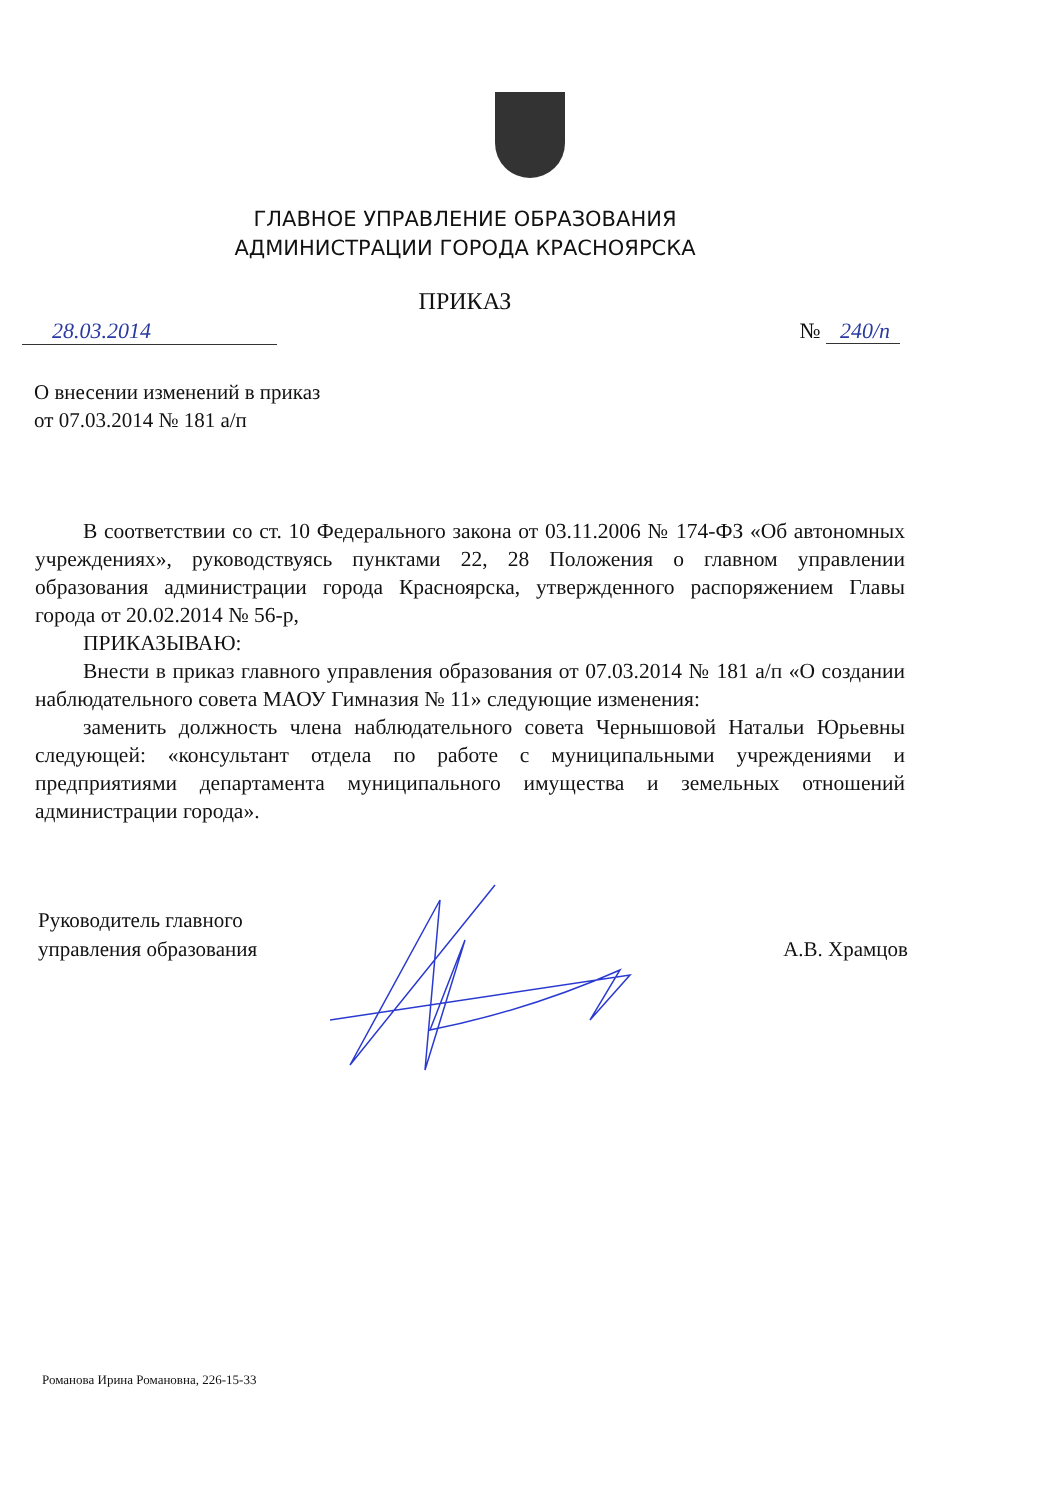ГЛАВНОЕ УПРАВЛЕНИЕ ОБРАЗОВАНИЯ
АДМИНИСТРАЦИИ ГОРОДА КРАСНОЯРСКА
ПРИКАЗ
28.03.2014 № 240/п
О внесении изменений в приказ
от 07.03.2014 № 181 а/п
В соответствии со ст. 10 Федерального закона от 03.11.2006 № 174-ФЗ «Об автономных учреждениях», руководствуясь пунктами 22, 28 Положения о главном управлении образования администрации города Красноярска, утвержденного распоряжением Главы города от 20.02.2014 № 56-р,
ПРИКАЗЫВАЮ:
Внести в приказ главного управления образования от 07.03.2014 № 181 а/п «О создании наблюдательного совета МАОУ Гимназия № 11» следующие изменения:
заменить должность члена наблюдательного совета Чернышовой Натальи Юрьевны следующей: «консультант отдела по работе с муниципальными учреждениями и предприятиями департамента муниципального имущества и земельных отношений администрации города».
Руководитель главного
управления образования
А.В. Храмцов
Романова Ирина Романовна, 226-15-33